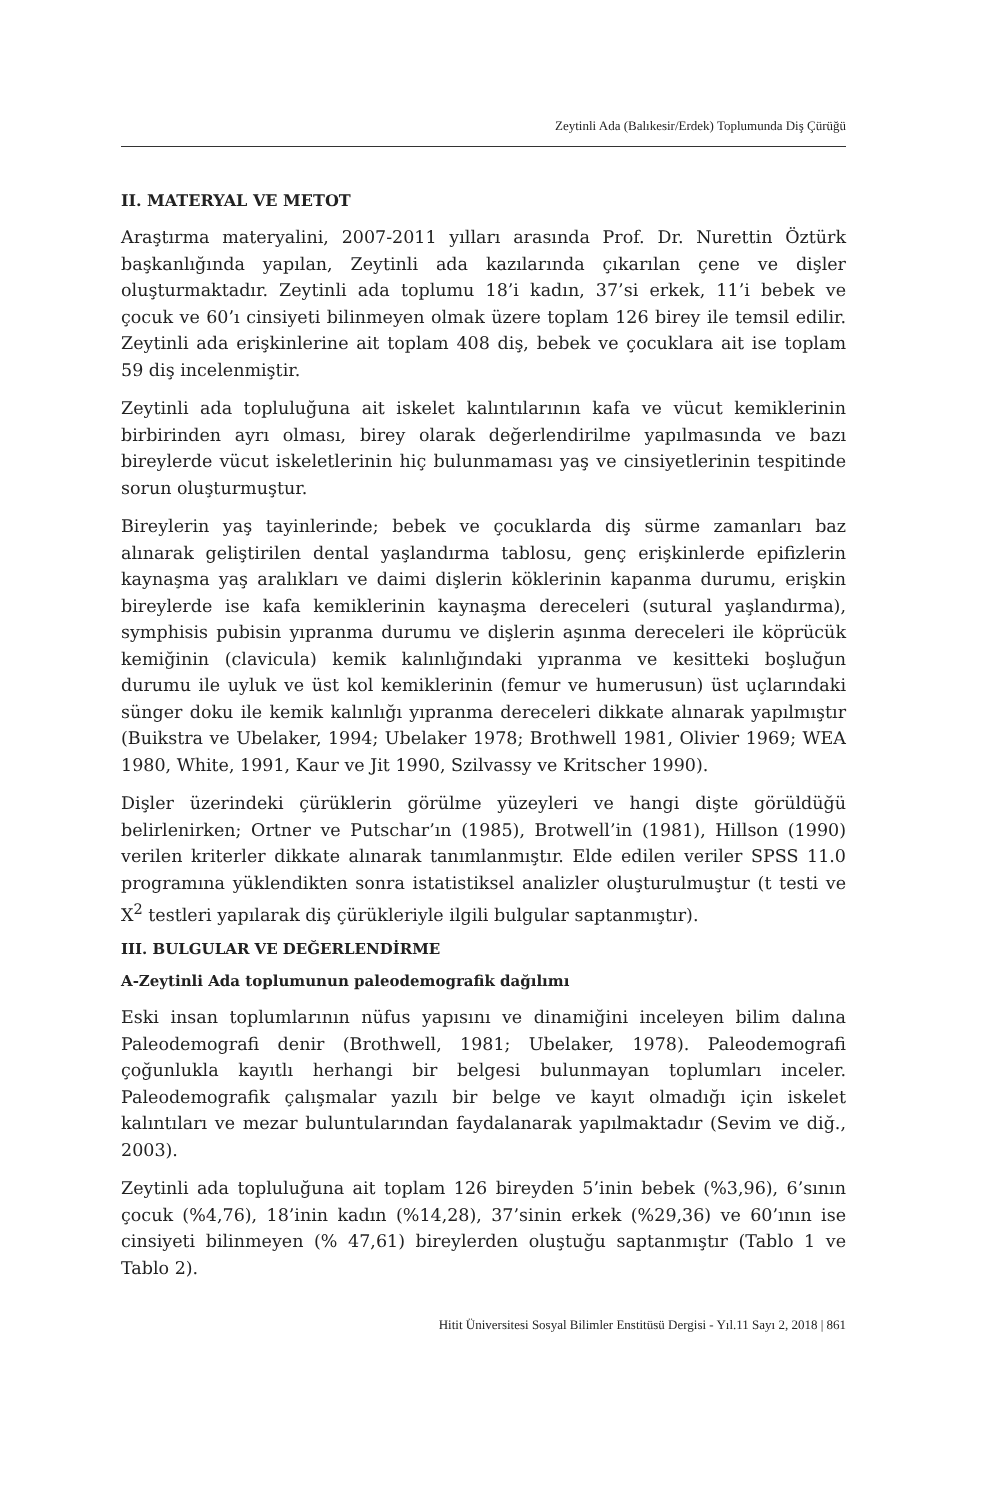Zeytinli Ada (Balıkesir/Erdek) Toplumunda Diş Çürüğü
II. MATERYAL VE METOT
Araştırma materyalini, 2007-2011 yılları arasında Prof. Dr. Nurettin Öztürk başkanlığında yapılan, Zeytinli ada kazılarında çıkarılan çene ve dişler oluşturmaktadır. Zeytinli ada toplumu 18’i kadın, 37’si erkek, 11’i bebek ve çocuk ve 60’ı cinsiyeti bilinmeyen olmak üzere toplam 126 birey ile temsil edilir. Zeytinli ada erişkinlerine ait toplam 408 diş, bebek ve çocuklara ait ise toplam 59 diş incelenmiştir.
Zeytinli ada topluluğuna ait iskelet kalıntılarının kafa ve vücut kemiklerinin birbirinden ayrı olması, birey olarak değerlendirilme yapılmasında ve bazı bireylerde vücut iskeletlerinin hiç bulunmaması yaş ve cinsiyetlerinin tespitinde sorun oluşturmuştur.
Bireylerin yaş tayinlerinde; bebek ve çocuklarda diş sürme zamanları baz alınarak geliştirilen dental yaşlandırma tablosu, genç erişkinlerde epifizlerin kaynaşma yaş aralıkları ve daimi dişlerin köklerinin kapanma durumu, erişkin bireylerde ise kafa kemiklerinin kaynaşma dereceleri (sutural yaşlandırma), symphisis pubisin yıpranma durumu ve dişlerin aşınma dereceleri ile köprücük kemiğinin (clavicula) kemik kalınlığındaki yıpranma ve kesitteki boşluğun durumu ile uyluk ve üst kol kemiklerinin (femur ve humerusun) üst uçlarındaki sünger doku ile kemik kalınlığı yıpranma dereceleri dikkate alınarak yapılmıştır (Buikstra ve Ubelaker, 1994; Ubelaker 1978; Brothwell 1981, Olivier 1969; WEA 1980, White, 1991, Kaur ve Jit 1990, Szilvassy ve Kritscher 1990).
Dişler üzerindeki çürüklerin görülme yüzeyleri ve hangi dişte görüldüğü belirlenirken; Ortner ve Putschar’ın (1985), Brotwell’in (1981), Hillson (1990) verilen kriterler dikkate alınarak tanımlanmıştır. Elde edilen veriler SPSS 11.0 programına yüklendikten sonra istatistiksel analizler oluşturulmuştur (t testi ve X<sup>2</sup> testleri yapılarak diş çürükleriyle ilgili bulgular saptanmıştır).
III. BULGULAR VE DEĞERLENDİRME
A-Zeytinli Ada toplumunun paleodemografik dağılımı
Eski insan toplumlarının nüfus yapısını ve dinamiğini inceleyen bilim dalına Paleodemografi denir (Brothwell, 1981; Ubelaker, 1978). Paleodemografi çoğunlukla kayıtlı herhangi bir belgesi bulunmayan toplumları inceler. Paleodemografik çalışmalar yazılı bir belge ve kayıt olmadığı için iskelet kalıntıları ve mezar buluntularından faydalanarak yapılmaktadır (Sevim ve diğ., 2003).
Zeytinli ada topluluğuna ait toplam 126 bireyden 5’inin bebek (%3,96), 6’sının çocuk (%4,76), 18’inin kadın (%14,28), 37’sinin erkek (%29,36) ve 60’ının ise cinsiyeti bilinmeyen (% 47,61) bireylerden oluştuğu saptanmıştır (Tablo 1 ve Tablo 2).
Hitit Üniversitesi Sosyal Bilimler Enstitüsü Dergisi - Yıl.11 Sayı 2, 2018 | 861